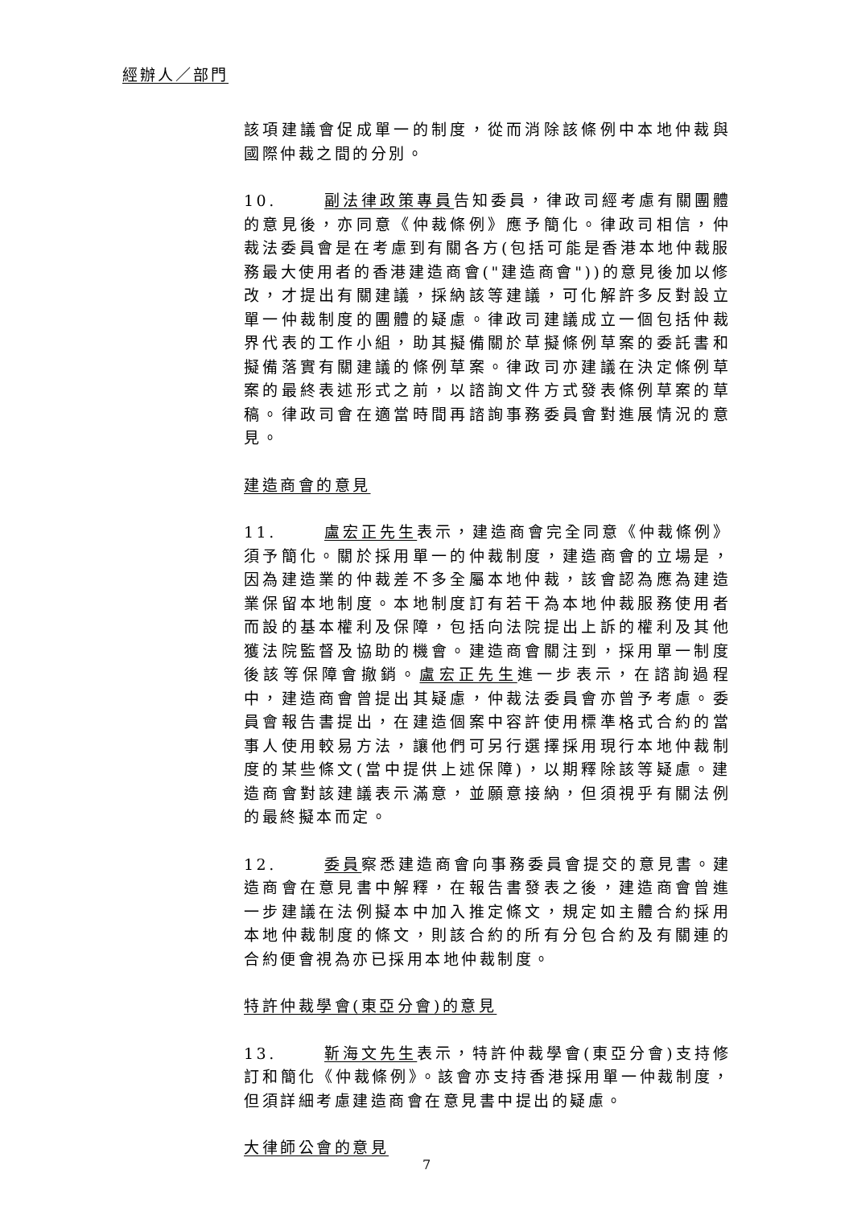經辦人／部門
該項建議會促成單一的制度，從而消除該條例中本地仲裁與國際仲裁之間的分別。
10. 副法律政策專員告知委員，律政司經考慮有關團體的意見後，亦同意《仲裁條例》應予簡化。律政司相信，仲裁法委員會是在考慮到有關各方(包括可能是香港本地仲裁服務最大使用者的香港建造商會("建造商會"))的意見後加以修改，才提出有關建議，採納該等建議，可化解許多反對設立單一仲裁制度的團體的疑慮。律政司建議成立一個包括仲裁界代表的工作小組，助其擬備關於草擬條例草案的委託書和擬備落實有關建議的條例草案。律政司亦建議在決定條例草案的最終表述形式之前，以諮詢文件方式發表條例草案的草稿。律政司會在適當時間再諮詢事務委員會對進展情況的意見。
建造商會的意見
11. 盧宏正先生表示，建造商會完全同意《仲裁條例》須予簡化。關於採用單一的仲裁制度，建造商會的立場是，因為建造業的仲裁差不多全屬本地仲裁，該會認為應為建造業保留本地制度。本地制度訂有若干為本地仲裁服務使用者而設的基本權利及保障，包括向法院提出上訴的權利及其他獲法院監督及協助的機會。建造商會關注到，採用單一制度後該等保障會撤銷。盧宏正先生進一步表示，在諮詢過程中，建造商會曾提出其疑慮，仲裁法委員會亦曾予考慮。委員會報告書提出，在建造個案中容許使用標準格式合約的當事人使用較易方法，讓他們可另行選擇採用現行本地仲裁制度的某些條文(當中提供上述保障)，以期釋除該等疑慮。建造商會對該建議表示滿意，並願意接納，但須視乎有關法例的最終擬本而定。
12. 委員察悉建造商會向事務委員會提交的意見書。建造商會在意見書中解釋，在報告書發表之後，建造商會曾進一步建議在法例擬本中加入推定條文，規定如主體合約採用本地仲裁制度的條文，則該合約的所有分包合約及有關連的合約便會視為亦已採用本地仲裁制度。
特許仲裁學會(東亞分會)的意見
13. 靳海文先生表示，特許仲裁學會(東亞分會)支持修訂和簡化《仲裁條例》。該會亦支持香港採用單一仲裁制度，但須詳細考慮建造商會在意見書中提出的疑慮。
大律師公會的意見
7